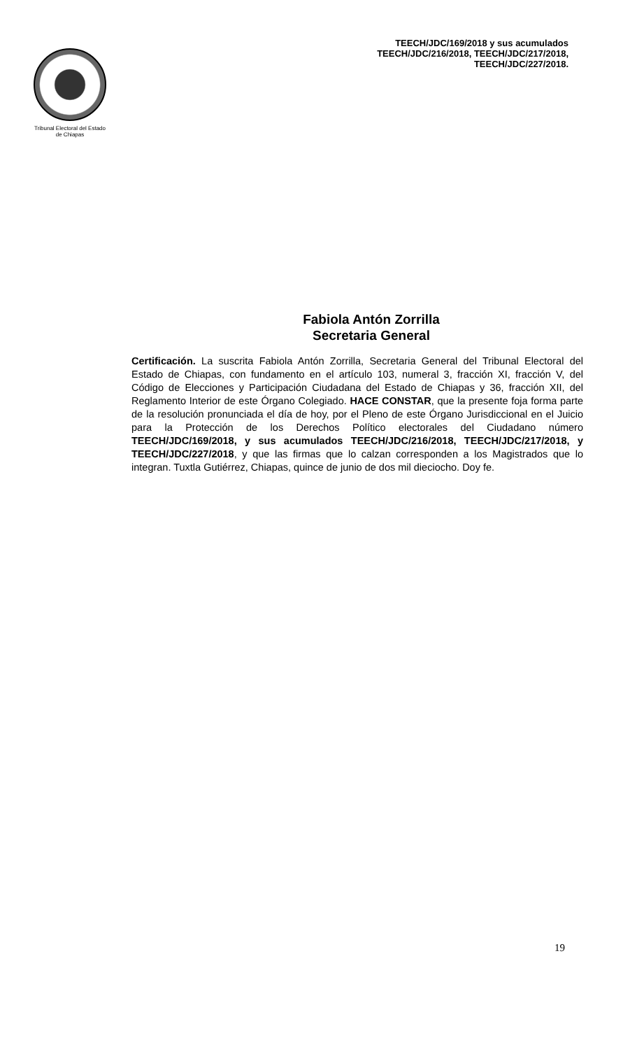TEECH/JDC/169/2018 y sus acumulados
TEECH/JDC/216/2018, TEECH/JDC/217/2018,
TEECH/JDC/227/2018.
Tribunal Electoral del Estado
de Chiapas
Fabiola Antón Zorrilla
Secretaria General
Certificación. La suscrita Fabiola Antón Zorrilla, Secretaria General del Tribunal Electoral del Estado de Chiapas, con fundamento en el artículo 103, numeral 3, fracción XI, fracción V, del Código de Elecciones y Participación Ciudadana del Estado de Chiapas y 36, fracción XII, del Reglamento Interior de este Órgano Colegiado. HACE CONSTAR, que la presente foja forma parte de la resolución pronunciada el día de hoy, por el Pleno de este Órgano Jurisdiccional en el Juicio para la Protección de los Derechos Político electorales del Ciudadano número TEECH/JDC/169/2018, y sus acumulados TEECH/JDC/216/2018, TEECH/JDC/217/2018, y TEECH/JDC/227/2018, y que las firmas que lo calzan corresponden a los Magistrados que lo integran. Tuxtla Gutiérrez, Chiapas, quince de junio de dos mil dieciocho. Doy fe.
19